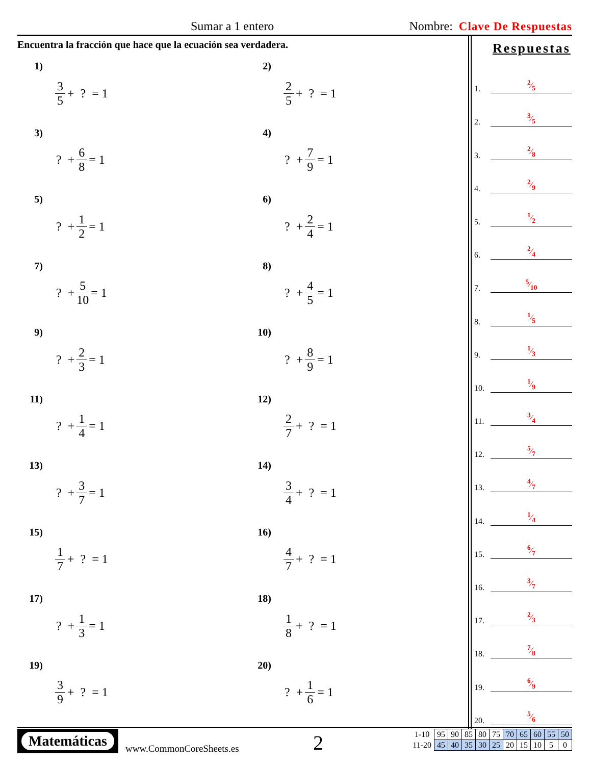Sumar a 1 entero Nombre: Clave De Respuestas
Encuentra la fracción que hace que la ecuación sea verdadera.
1) 3 5 + ? = 1
2) 2 5 + ? = 1
3) ? + 6 8 = 1
4) ? + 7 9 = 1
5) ? + 1 2 = 1
6) ? + 2 4 = 1
7) ? + 5 10 = 1
8) ? + 4 5 = 1
9) ? + 2 3 = 1
10) ? + 8 9 = 1
11) ? + 1 4 = 1
12) 2 7 + ? = 1
13) ? + 3 7 = 1
14) 3 4 + ? = 1
15) 1 7 + ? = 1
16) 4 7 + ? = 1
17) ? + 1 3 = 1
18) 1 8 + ? = 1
19) 3 9 + ? = 1
20) ? + 1 6 = 1
Respuestas
1. 2⁄5
2. 3⁄5
3. 2⁄8
4. 2⁄9
5. 1⁄2
6. 2⁄4
7. 5⁄10
8. 1⁄5
9. 1⁄3
10. 1⁄9
11. 3⁄4
12. 5⁄7
13. 4⁄7
14. 1⁄4
15. 6⁄7
16. 3⁄7
17. 2⁄3
18. 7⁄8
19. 6⁄9
20. 5⁄6
Matemáticas
www.CommonCoreSheets.es 2
| 1-10 | 95 | 90 | 85 | 80 | 75 | 70 | 65 | 60 | 55 | 50 |
| 11-20 | 45 | 40 | 35 | 30 | 25 | 20 | 15 | 10 | 5 | 0 |